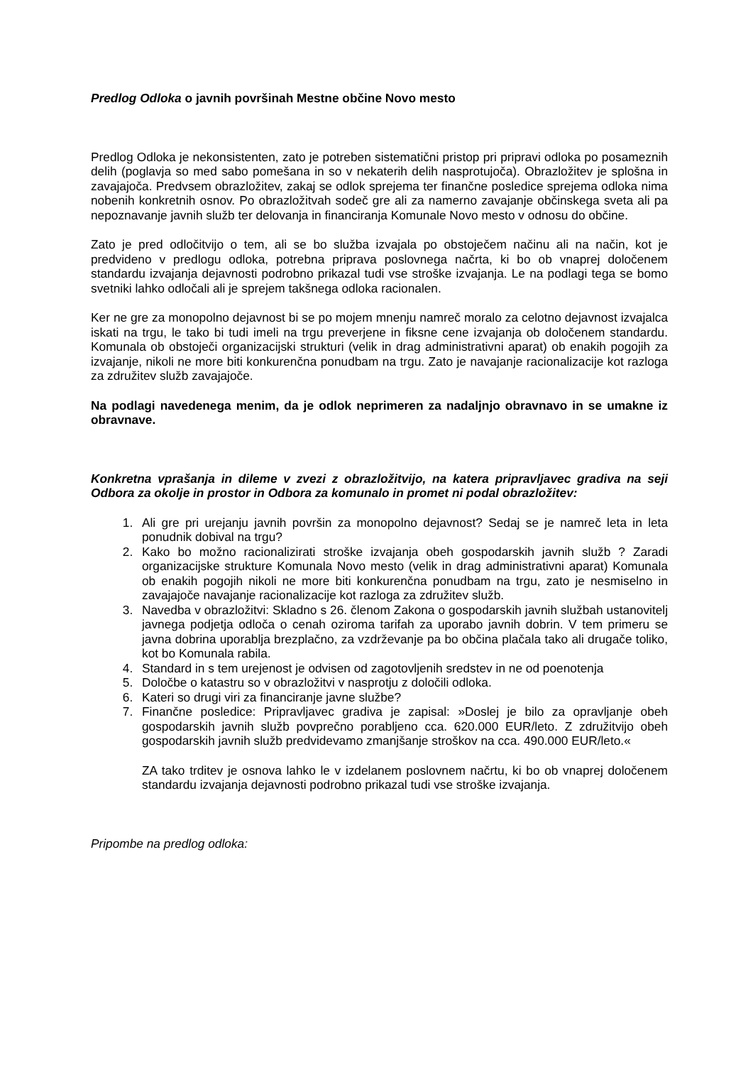Predlog Odloka o javnih površinah Mestne občine Novo mesto
Predlog Odloka je nekonsistenten, zato je potreben sistematični pristop pri pripravi odloka po posameznih delih (poglavja so med sabo pomešana in so v nekaterih delih nasprotujoča). Obrazložitev je splošna in zavajajoča. Predvsem obrazložitev, zakaj se odlok sprejema ter finančne posledice sprejema odloka nima nobenih konkretnih osnov. Po obrazložitvah sodeč gre ali za namerno zavajanje občinskega sveta ali pa nepoznavanje javnih služb ter delovanja in financiranja Komunale Novo mesto v odnosu do občine.
Zato je pred odločitvijo o tem, ali se bo služba izvajala po obstoječem načinu ali na način, kot je predvideno v predlogu odloka, potrebna priprava poslovnega načrta, ki bo ob vnaprej določenem standardu izvajanja dejavnosti podrobno prikazal tudi vse stroške izvajanja. Le na podlagi tega se bomo svetniki lahko odločali ali je sprejem takšnega odloka racionalen.
Ker ne gre za monopolno dejavnost bi se po mojem mnenju namreč moralo za celotno dejavnost izvajalca iskati na trgu, le tako bi tudi imeli na trgu preverjene in fiksne cene izvajanja ob določenem standardu. Komunala ob obstoječi organizacijski strukturi (velik in drag administrativni aparat) ob enakih pogojih za izvajanje, nikoli ne more biti konkurenčna ponudbam na trgu. Zato je navajanje racionalizacije kot razloga za združitev služb zavajajoče.
Na podlagi navedenega menim, da je odlok neprimeren za nadaljnjo obravnavo in se umakne iz obravnave.
Konkretna vprašanja in dileme v zvezi z obrazložitvijo, na katera pripravljavec gradiva na seji Odbora za okolje in prostor in Odbora za komunalo in promet ni podal obrazložitev:
1. Ali gre pri urejanju javnih površin za monopolno dejavnost? Sedaj se je namreč leta in leta ponudnik dobival na trgu?
2. Kako bo možno racionalizirati stroške izvajanja obeh gospodarskih javnih služb ? Zaradi organizacijske strukture Komunala Novo mesto (velik in drag administrativni aparat) Komunala ob enakih pogojih nikoli ne more biti konkurenčna ponudbam na trgu, zato je nesmiselno in zavajajoče navajanje racionalizacije kot razloga za združitev služb.
3. Navedba v obrazložitvi: Skladno s 26. členom Zakona o gospodarskih javnih službah ustanovitelj javnega podjetja odloča o cenah oziroma tarifah za uporabo javnih dobrin. V tem primeru se javna dobrina uporablja brezplačno, za vzdrževanje pa bo občina plačala tako ali drugače toliko, kot bo Komunala rabila.
4. Standard in s tem urejenost je odvisen od zagotovljenih sredstev in ne od poenotenja
5. Določbe o katastru so v obrazložitvi v nasprotju z določili odloka.
6. Kateri so drugi viri za financiranje javne službe?
7. Finančne posledice: Pripravljavec gradiva je zapisal: »Doslej je bilo za opravljanje obeh gospodarskih javnih služb povprečno porabljeno cca. 620.000 EUR/leto. Z združitvijo obeh gospodarskih javnih služb predvidevamo zmanjšanje stroškov na cca. 490.000 EUR/leto.«
ZA tako trditev je osnova lahko le v izdelanem poslovnem načrtu, ki bo ob vnaprej določenem standardu izvajanja dejavnosti podrobno prikazal tudi vse stroške izvajanja.
Pripombe na predlog odloka: